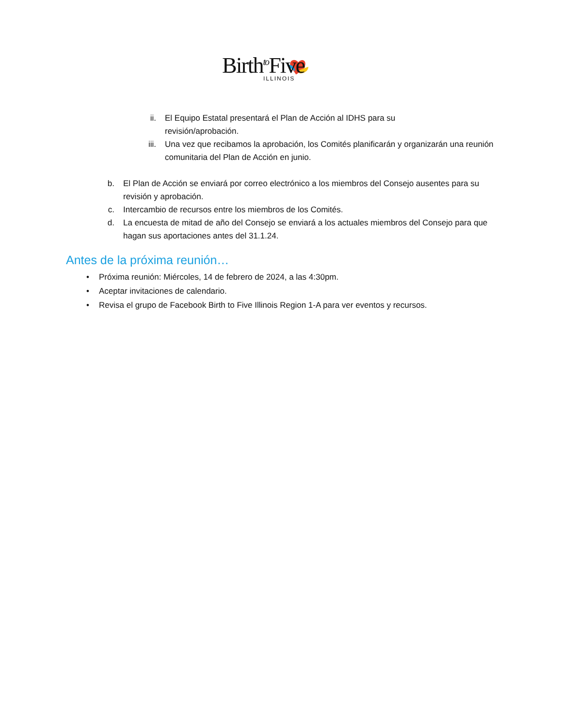Birth<sup>to</sup>Five
ILLINOIS
ii. El Equipo Estatal presentará el Plan de Acción al IDHS para su revisión/aprobación.
iii. Una vez que recibamos la aprobación, los Comités planificarán y organizarán una reunión comunitaria del Plan de Acción en junio.
b. El Plan de Acción se enviará por correo electrónico a los miembros del Consejo ausentes para su revisión y aprobación.
c. Intercambio de recursos entre los miembros de los Comités.
d. La encuesta de mitad de año del Consejo se enviará a los actuales miembros del Consejo para que hagan sus aportaciones antes del 31.1.24.
Antes de la próxima reunión…
• Próxima reunión: Miércoles, 14 de febrero de 2024, a las 4:30pm.
• Aceptar invitaciones de calendario.
• Revisa el grupo de Facebook Birth to Five Illinois Region 1-A para ver eventos y recursos.